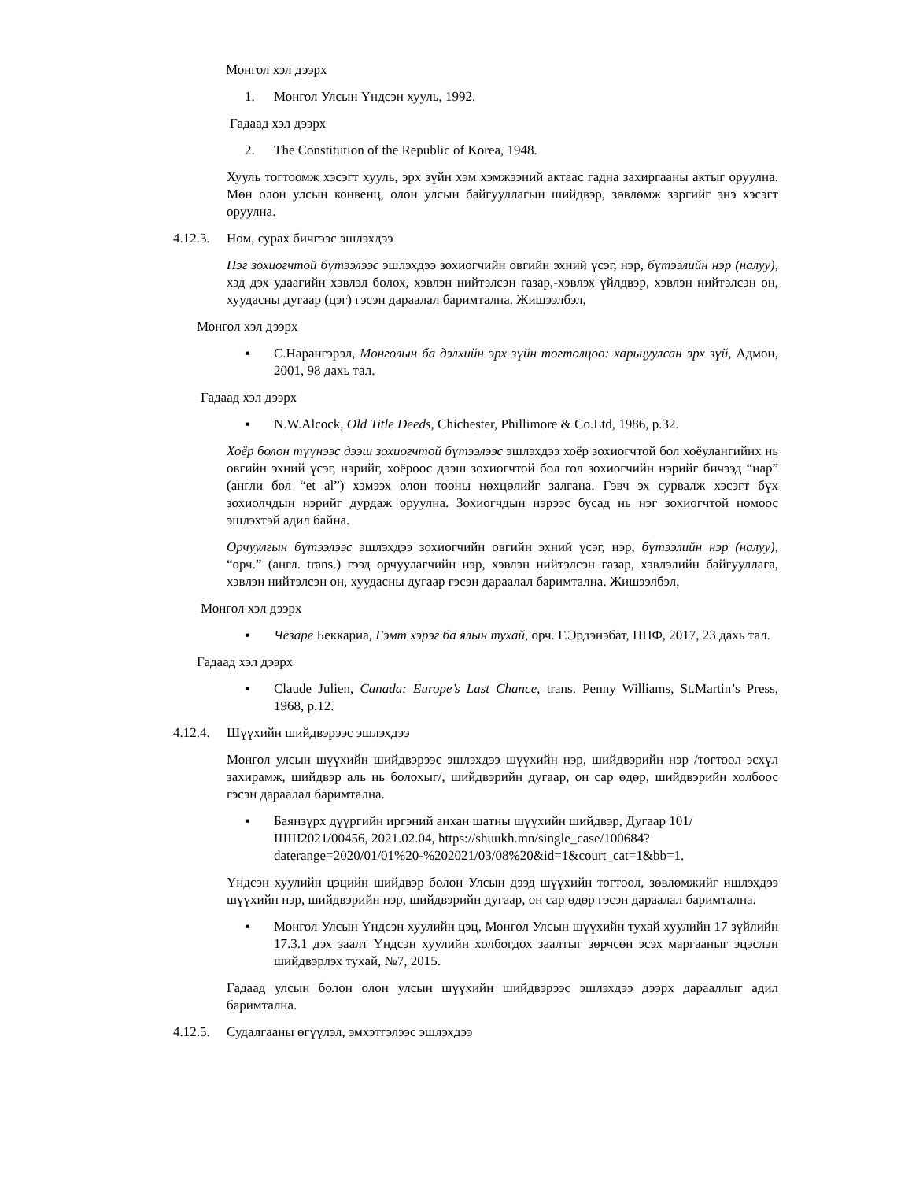Монгол хэл дээрх
1. Монгол Улсын Үндсэн хууль, 1992.
Гадаад хэл дээрх
2. The Constitution of the Republic of Korea, 1948.
Хууль тогтоомж хэсэгт хууль, эрх зүйн хэм хэмжээний актаас гадна захиргааны актыг оруулна. Мөн олон улсын конвенц, олон улсын байгууллагын шийдвэр, зөвлөмж зэргийг энэ хэсэгт оруулна.
4.12.3. Ном, сурах бичгээс эшлэхдээ
Нэг зохиогчтой бүтээлээс эшлэхдээ зохиогчийн овгийн эхний үсэг, нэр, бүтээлийн нэр (налуу), хэд дэх удаагийн хэвлэл болох, хэвлэн нийтэлсэн газар,-хэвлэх үйлдвэр, хэвлэн нийтэлсэн он, хуудасны дугаар (цэг) гэсэн дараалал баримтална. Жишээлбэл,
Монгол хэл дээрх
▪ С.Нарангэрэл, Монголын ба дэлхийн эрх зүйн тогтолцоо: харьцуулсан эрх зүй, Адмон, 2001, 98 дахь тал.
Гадаад хэл дээрх
▪ N.W.Alcock, Old Title Deeds, Chichester, Phillimore & Co.Ltd, 1986, p.32.
Хоёр болон түүнээс дээш зохиогчтой бүтээлээс эшлэхдээ хоёр зохиогчтой бол хоёулангийнх нь овгийн эхний үсэг, нэрийг, хоёроос дээш зохиогчтой бол гол зохиогчийн нэрийг бичээд “нар” (англи бол “et al”) хэмээх олон тооны нөхцөлийг залгана. Гэвч эх сурвалж хэсэгт бүх зохиолчдын нэрийг дурдаж оруулна. Зохиогчдын нэрээс бусад нь нэг зохиогчтой номоос эшлэхтэй адил байна.
Орчуулгын бүтээлээс эшлэхдээ зохиогчийн овгийн эхний үсэг, нэр, бүтээлийн нэр (налуу), “орч.” (англ. trans.) гээд орчуулагчийн нэр, хэвлэн нийтэлсэн газар, хэвлэлийн байгууллага, хэвлэн нийтэлсэн он, хуудасны дугаар гэсэн дараалал баримтална. Жишээлбэл,
Монгол хэл дээрх
▪ Чезаре Беккариа, Гэмт хэрэг ба ялын тухай, орч. Г.Эрдэнэбат, ННФ, 2017, 23 дахь тал.
Гадаад хэл дээрх
▪ Claude Julien, Canada: Europe’s Last Chance, trans. Penny Williams, St.Martin’s Press, 1968, p.12.
4.12.4. Шүүхийн шийдвэрээс эшлэхдээ
Монгол улсын шүүхийн шийдвэрээс эшлэхдээ шүүхийн нэр, шийдвэрийн нэр /тогтоол эсхүл захирамж, шийдвэр аль нь болохыг/, шийдвэрийн дугаар, он сар өдөр, шийдвэрийн холбоос гэсэн дараалал баримтална.
▪ Баянзүрх дүүргийн иргэний анхан шатны шүүхийн шийдвэр, Дугаар 101/ШШ2021/00456, 2021.02.04, https://shuukh.mn/single_case/100684?daterange=2020/01/01%20-%202021/03/08%20&id=1&court_cat=1&bb=1.
Үндсэн хуулийн цэцийн шийдвэр болон Улсын дээд шүүхийн тогтоол, зөвлөмжийг ишлэхдээ шүүхийн нэр, шийдвэрийн нэр, шийдвэрийн дугаар, он сар өдөр гэсэн дараалал баримтална.
▪ Монгол Улсын Үндсэн хуулийн цэц, Монгол Улсын шүүхийн тухай хуулийн 17 зүйлийн 17.3.1 дэх заалт Үндсэн хуулийн холбогдох заалтыг зөрчсөн эсэх маргааныг эцэслэн шийдвэрлэх тухай, №7, 2015.
Гадаад улсын болон олон улсын шүүхийн шийдвэрээс эшлэхдээ дээрх дарааллыг адил баримтална.
4.12.5. Судалгааны өгүүлэл, эмхэтгэлээс эшлэхдээ